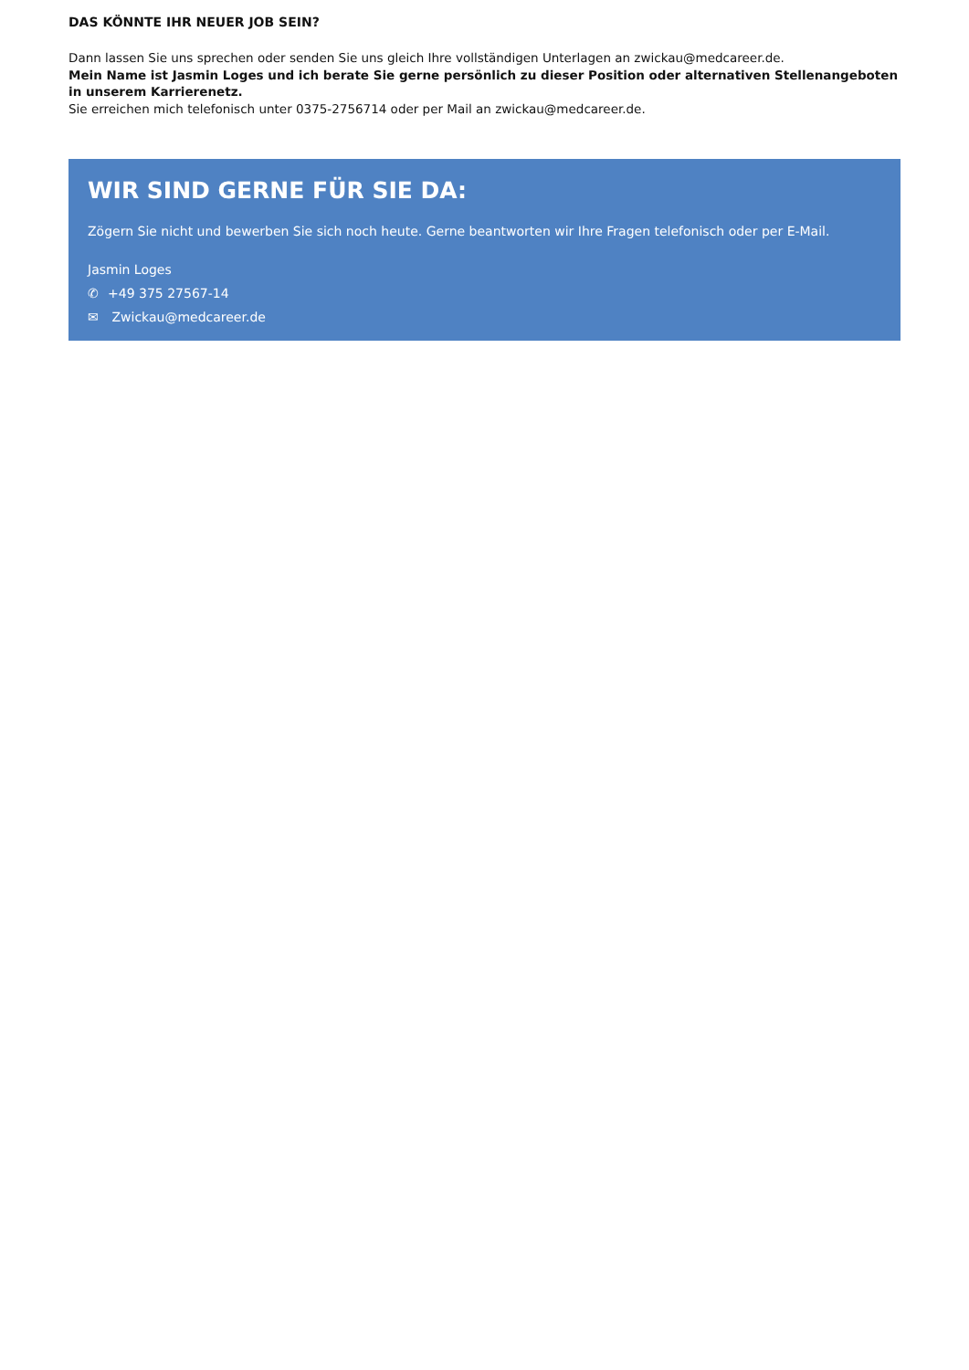DAS KÖNNTE IHR NEUER JOB SEIN?
Dann lassen Sie uns sprechen oder senden Sie uns gleich Ihre vollständigen Unterlagen an zwickau@medcareer.de.
Mein Name ist Jasmin Loges und ich berate Sie gerne persönlich zu dieser Position oder alternativen Stellenangeboten in unserem Karrierenetz.
Sie erreichen mich telefonisch unter 0375-2756714 oder per Mail an zwickau@medcareer.de.
WIR SIND GERNE FÜR SIE DA:
Zögern Sie nicht und bewerben Sie sich noch heute. Gerne beantworten wir Ihre Fragen telefonisch oder per E-Mail.
Jasmin Loges
✆ +49 375 27567-14
✉ Zwickau@medcareer.de